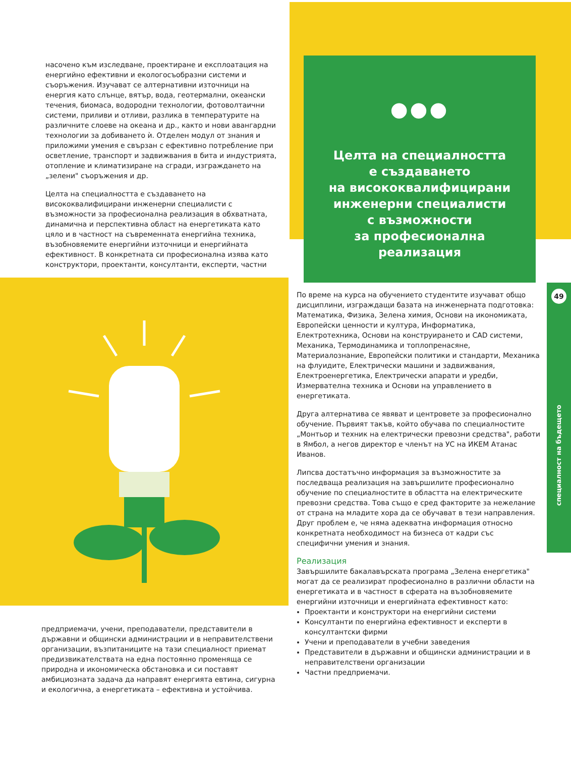насочено към изследване, проектиране и експлоатация на енергийно ефективни и екологосъобразни системи и съоръжения. Изучават се алтернативни източници на енергия като слънце, вятър, вода, геотермални, океански течения, биомаса, водородни технологии, фотоволтаични системи, приливи и отливи, разлика в температурите на различните слоеве на океана и др., както и нови авангардни технологии за добиването ѝ. Отделен модул от знания и приложими умения е свързан с ефективно потребление при осветление, транспорт и задвижвания в бита и индустрията, отопление и климатизиране на сгради, изграждането на „зелени" съоръжения и др.
Целта на специалността е създаването на висококвалифицирани инженерни специалисти с възможности за професионална реализация в обхватната, динамична и перспективна област на енергетиката като цяло и в частност на съвременната енергийна техника, възобновяемите енергийни източници и енергийната ефективност. В конкретната си професионална изява като конструктори, проектанти, консултанти, експерти, частни
предприемачи, учени, преподаватели, представители в държавни и общински администрации и в неправителствени организации, възпитаниците на тази специалност приемат предизвикателствата на една постоянно променяща се природна и икономическа обстановка и си поставят амбициозната задача да направят енергията евтина, сигурна и екологична, а енергетиката – ефективна и устойчива.
●●●
Целта на специалността
е създаването
на висококвалифицирани
инженерни специалисти
с възможности
за професионална
реализация
По време на курса на обучението студентите изучават общо дисциплини, изграждащи базата на инженерната подготовка: Математика, Физика, Зелена химия, Основи на икономиката, Европейски ценности и култура, Информатика, Електротехника, Основи на конструирането и CAD системи, Механика, Термодинамика и топлопренасяне, Материалознание, Европейски политики и стандарти, Механика на флуидите, Електрически машини и задвижвания, Електроенергетика, Електрически апарати и уредби, Измервателна техника и Основи на управлението в енергетиката.
Друга алтернатива се явяват и центровете за професионално обучение. Първият такъв, който обучава по специалностите „Монтьор и техник на електрически превозни средства", работи в Ямбол, а негов директор е членът на УС на ИКЕМ Атанас Иванов.
Липсва достатъчно информация за възможностите за последваща реализация на завършилите професионално обучение по специалностите в областта на електрическите превозни средства. Това също е сред факторите за нежелание от страна на младите хора да се обучават в тези направления. Друг проблем е, че няма адекватна информация относно конкретната необходимост на бизнеса от кадри със специфични умения и знания.
Реализация
Завършилите бакалавърската програма „Зелена енергетика" могат да се реализират професионално в различни области на енергетиката и в частност в сферата на възобновяемите енергийни източници и енергийната ефективност като:
Проектанти и конструктори на енергийни системи
Консултанти по енергийна ефективност и експерти в консултантски фирми
Учени и преподаватели в учебни заведения
Представители в държавни и общински администрации и в неправителствени организации
Частни предприемачи.
49
специалност на бъдещето